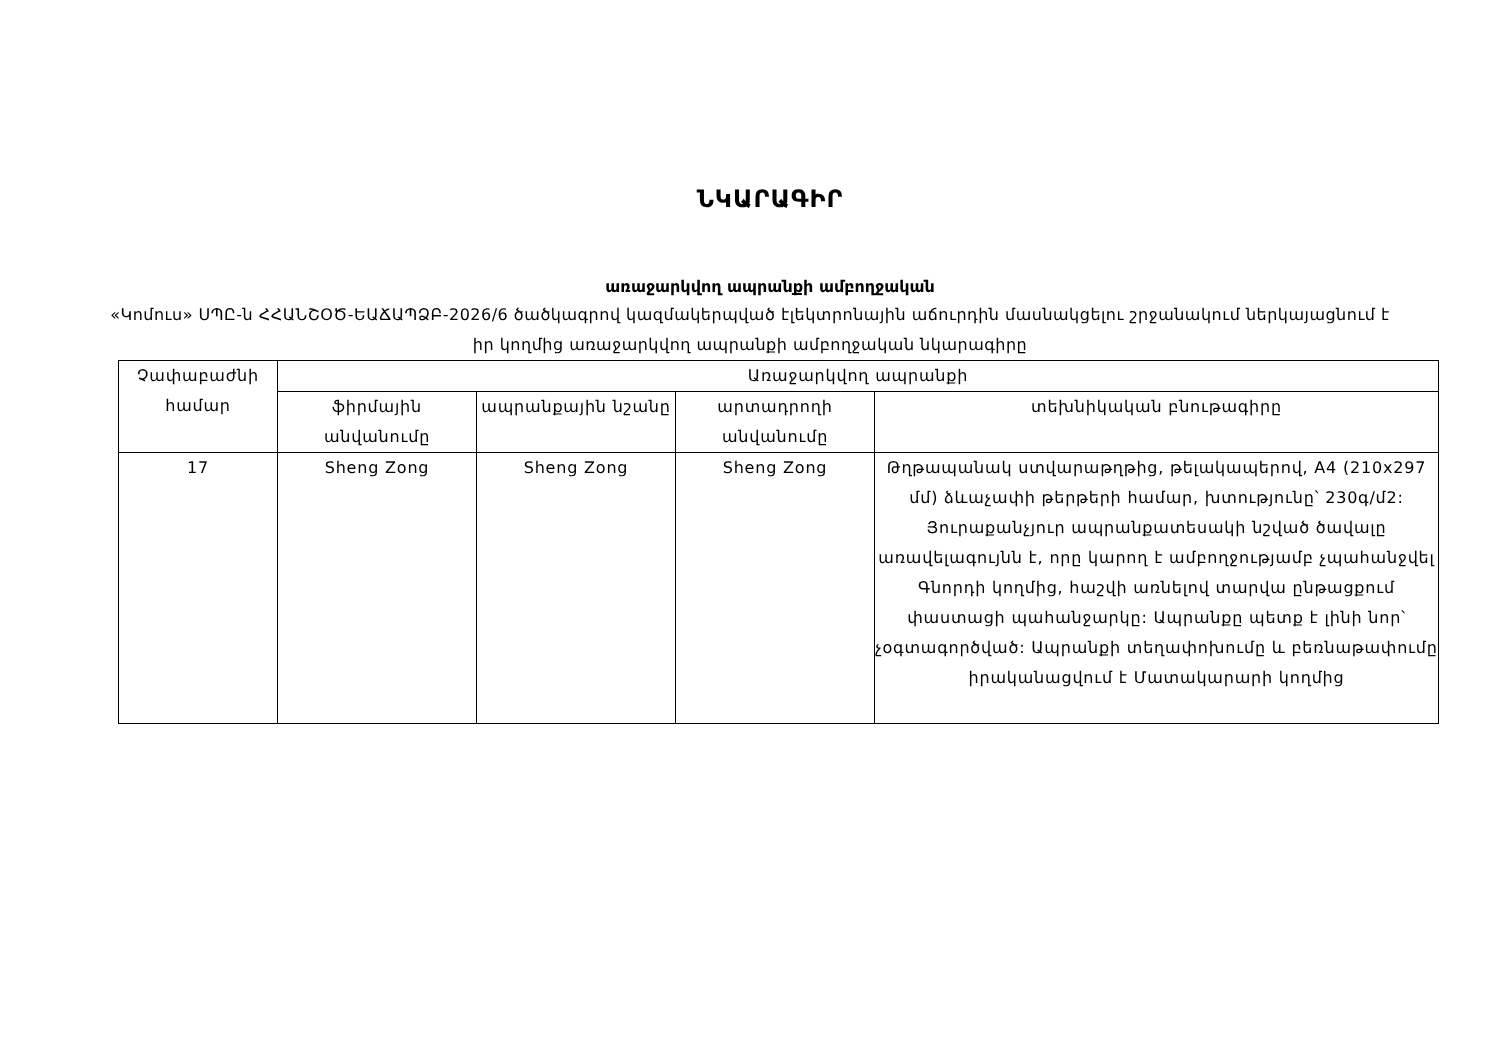ՆԿԱՐԱԳԻՐ
առաջարկվող ապրանքի ամբողջական
«Կոմուս» ՍՊԸ-ն ՀՀԱՆՇՕԾ-ԵԱՃԱՊՁԲ-2026/6 ծածկագրով կազմակերպված էլեկտրոնային աճուրդին մասնակցելու շրջանակում ներկայացնում է իր կողմից առաջարկվող ապրանքի ամբողջական նկարագիրը
| Չափաբաժնի համար | Առաջարկվող ապրանքի | | | |
| --- | --- | --- | --- | --- |
| | ֆիրմային անվանումը | ապրանքային նշանը | արտադրողի անվանումը | տեխնիկական բնութագիրը |
| 17 | Sheng Zong | Sheng Zong | Sheng Zong | Թղթապանակ ստվարաթղթից, թելակապերով, A4 (210x297 մմ) ձևաչափի թերթերի համար, խտությունը՝ 230գ/մ2: Յուրաքանչյուր ապրանքատեսակի նշված ծավալը առավելագույնն է, որը կարող է ամբողջությամբ չպահանջվել Գնորդի կողմից, հաշվի առնելով տարվա ընթացքում փաստացի պահանջարկը: Ապրանքը պետք է լինի նոր՝ չօգտագործված: Ապրանքի տեղափոխումը և բեռնաթափումը իրականացվում է Մատակարարի կողմից |